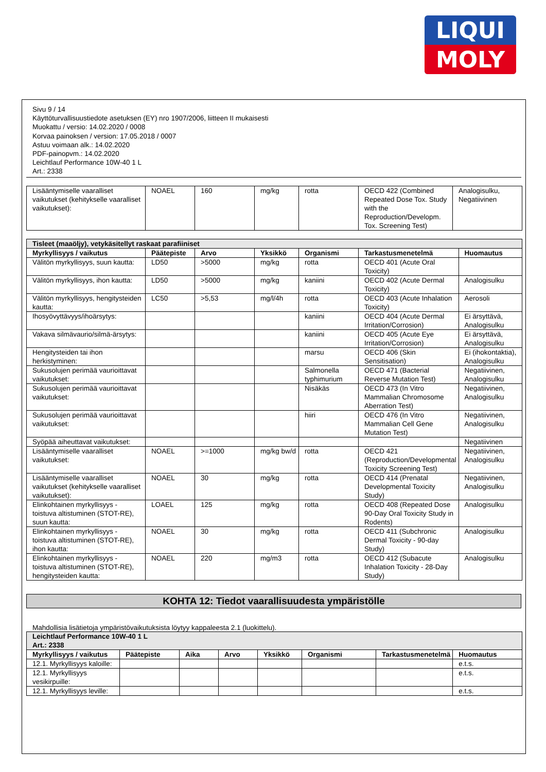LIQUI
MOLY
Sivu 9 / 14
Käyttöturvallisuustiedote asetuksen (EY) nro 1907/2006, liitteen II mukaisesti
Muokattu / versio: 14.02.2020 / 0008
Korvaa painoksen / version: 17.05.2018 / 0007
Astuu voimaan alk.: 14.02.2020
PDF-painopvm.: 14.02.2020
Leichtlauf Performance 10W-40 1 L
Art.: 2338
| Lisääntymiselle vaaralliset vaikutukset (kehitykselle vaaralliset vaikutukset): | NOAEL | 160 | mg/kg | rotta | OECD 422 (Combined Repeated Dose Tox. Study with the Reproduction/Developm. Tox. Screening Test) | Analogisulku, Negatiivinen |
| Tisleet (maaöljy), vetykäsitellyt raskaat parafiiniset | | | | | | |
| Myrkyllisyys / vaikutus | Päätepiste | Arvo | Yksikkö | Organismi | Tarkastusmenetelmä | Huomautus |
| Välitön myrkyllisyys, suun kautta: | LD50 | >5000 | mg/kg | rotta | OECD 401 (Acute Oral Toxicity) | |
| Välitön myrkyllisyys, ihon kautta: | LD50 | >5000 | mg/kg | kaniini | OECD 402 (Acute Dermal Toxicity) | Analogisulku |
| Välitön myrkyllisyys, hengitysteiden kautta: | LC50 | >5,53 | mg/l/4h | rotta | OECD 403 (Acute Inhalation Toxicity) | Aerosoli |
| Ihosyövyttävyys/ihoärsytys: | | | | kaniini | OECD 404 (Acute Dermal Irritation/Corrosion) | Ei ärsyttävä, Analogisulku |
| Vakava silmävaurio/silmä-ärsytys: | | | | kaniini | OECD 405 (Acute Eye Irritation/Corrosion) | Ei ärsyttävä, Analogisulku |
| Hengitysteiden tai ihon herkistyminen: | | | | marsu | OECD 406 (Skin Sensitisation) | Ei (ihokontaktia), Analogisulku |
| Sukusolujen perimää vaurioittavat vaikutukset: | | | | Salmonella typhimurium | OECD 471 (Bacterial Reverse Mutation Test) | Negatiivinen, Analogisulku |
| Sukusolujen perimää vaurioittavat vaikutukset: | | | | Nisäkäs | OECD 473 (In Vitro Mammalian Chromosome Aberration Test) | Negatiivinen, Analogisulku |
| Sukusolujen perimää vaurioittavat vaikutukset: | | | | hiiri | OECD 476 (In Vitro Mammalian Cell Gene Mutation Test) | Negatiivinen, Analogisulku |
| Syöpää aiheuttavat vaikutukset: | | | | | | Negatiivinen |
| Lisääntymiselle vaaralliset vaikutukset: | NOAEL | >=1000 | mg/kg bw/d | rotta | OECD 421 (Reproduction/Developmental Toxicity Screening Test) | Negatiivinen, Analogisulku |
| Lisääntymiselle vaaralliset vaikutukset (kehitykselle vaaralliset vaikutukset): | NOAEL | 30 | mg/kg | rotta | OECD 414 (Prenatal Developmental Toxicity Study) | Negatiivinen, Analogisulku |
| Elinkohtainen myrkyllisyys - toistuva altistuminen (STOT-RE), suun kautta: | LOAEL | 125 | mg/kg | rotta | OECD 408 (Repeated Dose 90-Day Oral Toxicity Study in Rodents) | Analogisulku |
| Elinkohtainen myrkyllisyys - toistuva altistuminen (STOT-RE), ihon kautta: | NOAEL | 30 | mg/kg | rotta | OECD 411 (Subchronic Dermal Toxicity - 90-day Study) | Analogisulku |
| Elinkohtainen myrkyllisyys - toistuva altistuminen (STOT-RE), hengitysteiden kautta: | NOAEL | 220 | mg/m3 | rotta | OECD 412 (Subacute Inhalation Toxicity - 28-Day Study) | Analogisulku |
KOHTA 12: Tiedot vaarallisuudesta ympäristölle
Mahdollisia lisätietoja ympäristövaikutuksista löytyy kappaleesta 2.1 (luokittelu).
| Leichtlauf Performance 10W-40 1 L Art.: 2338 | | | | | | | |
| Myrkyllisyys / vaikutus | Päätepiste | Aika | Arvo | Yksikkö | Organismi | Tarkastusmenetelmä | Huomautus |
| 12.1. Myrkyllisyys kaloille: | | | | | | | e.t.s. |
| 12.1. Myrkyllisyys vesikirpuille: | | | | | | | e.t.s. |
| 12.1. Myrkyllisyys leville: | | | | | | | e.t.s. |